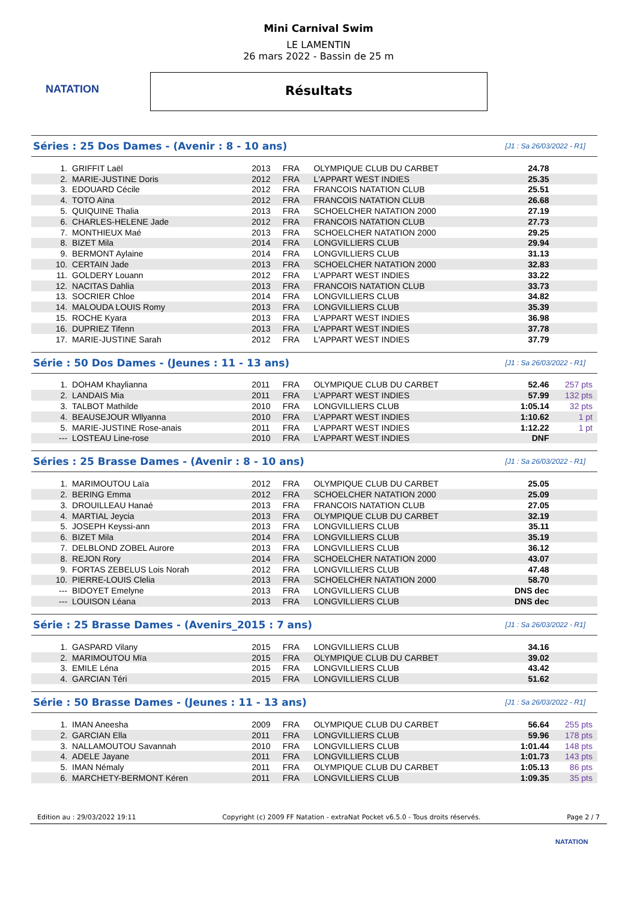NATATION
Mini Carnival Swim
LE LAMENTIN
26 mars 2022 - Bassin de 25 m
Résultats
Séries : 25 Dos Dames - (Avenir : 8 - 10 ans)
[J1 : Sa 26/03/2022 - R1]
| 1. | GRIFFIT Laël | 2013 | FRA | OLYMPIQUE CLUB DU CARBET | 24.78 | |
| 2. | MARIE-JUSTINE Doris | 2012 | FRA | L'APPART WEST INDIES | 25.35 | |
| 3. | EDOUARD Cécile | 2012 | FRA | FRANCOIS NATATION CLUB | 25.51 | |
| 4. | TOTO Aïna | 2012 | FRA | FRANCOIS NATATION CLUB | 26.68 | |
| 5. | QUIQUINE Thalia | 2013 | FRA | SCHOELCHER NATATION 2000 | 27.19 | |
| 6. | CHARLES-HELENE Jade | 2012 | FRA | FRANCOIS NATATION CLUB | 27.73 | |
| 7. | MONTHIEUX Maé | 2013 | FRA | SCHOELCHER NATATION 2000 | 29.25 | |
| 8. | BIZET Mila | 2014 | FRA | LONGVILLIERS CLUB | 29.94 | |
| 9. | BERMONT Aylaine | 2014 | FRA | LONGVILLIERS CLUB | 31.13 | |
| 10. | CERTAIN Jade | 2013 | FRA | SCHOELCHER NATATION 2000 | 32.83 | |
| 11. | GOLDERY Louann | 2012 | FRA | L'APPART WEST INDIES | 33.22 | |
| 12. | NACITAS Dahlia | 2013 | FRA | FRANCOIS NATATION CLUB | 33.73 | |
| 13. | SOCRIER Chloe | 2014 | FRA | LONGVILLIERS CLUB | 34.82 | |
| 14. | MALOUDA LOUIS Romy | 2013 | FRA | LONGVILLIERS CLUB | 35.39 | |
| 15. | ROCHE Kyara | 2013 | FRA | L'APPART WEST INDIES | 36.98 | |
| 16. | DUPRIEZ Tifenn | 2013 | FRA | L'APPART WEST INDIES | 37.78 | |
| 17. | MARIE-JUSTINE Sarah | 2012 | FRA | L'APPART WEST INDIES | 37.79 | |
Série : 50 Dos Dames - (Jeunes : 11 - 13 ans)
[J1 : Sa 26/03/2022 - R1]
| 1. | DOHAM Khaylianna | 2011 | FRA | OLYMPIQUE CLUB DU CARBET | 52.46 | 257 pts |
| 2. | LANDAIS Mia | 2011 | FRA | L'APPART WEST INDIES | 57.99 | 132 pts |
| 3. | TALBOT Mathilde | 2010 | FRA | LONGVILLIERS CLUB | 1:05.14 | 32 pts |
| 4. | BEAUSEJOUR Wllyanna | 2010 | FRA | L'APPART WEST INDIES | 1:10.62 | 1 pt |
| 5. | MARIE-JUSTINE Rose-anais | 2011 | FRA | L'APPART WEST INDIES | 1:12.22 | 1 pt |
| --- | LOSTEAU Line-rose | 2010 | FRA | L'APPART WEST INDIES | DNF | |
Séries : 25 Brasse Dames - (Avenir : 8 - 10 ans)
[J1 : Sa 26/03/2022 - R1]
| 1. | MARIMOUTOU Laïa | 2012 | FRA | OLYMPIQUE CLUB DU CARBET | 25.05 | |
| 2. | BERING Emma | 2012 | FRA | SCHOELCHER NATATION 2000 | 25.09 | |
| 3. | DROUILLEAU Hanaé | 2013 | FRA | FRANCOIS NATATION CLUB | 27.05 | |
| 4. | MARTIAL Jeycia | 2013 | FRA | OLYMPIQUE CLUB DU CARBET | 32.19 | |
| 5. | JOSEPH Keyssi-ann | 2013 | FRA | LONGVILLIERS CLUB | 35.11 | |
| 6. | BIZET Mila | 2014 | FRA | LONGVILLIERS CLUB | 35.19 | |
| 7. | DELBLOND ZOBEL Aurore | 2013 | FRA | LONGVILLIERS CLUB | 36.12 | |
| 8. | REJON Rory | 2014 | FRA | SCHOELCHER NATATION 2000 | 43.07 | |
| 9. | FORTAS ZEBELUS Lois Norah | 2012 | FRA | LONGVILLIERS CLUB | 47.48 | |
| 10. | PIERRE-LOUIS Clelia | 2013 | FRA | SCHOELCHER NATATION 2000 | 58.70 | |
| --- | BIDOYET Emelyne | 2013 | FRA | LONGVILLIERS CLUB | DNS dec | |
| --- | LOUISON Léana | 2013 | FRA | LONGVILLIERS CLUB | DNS dec | |
Série : 25 Brasse Dames - (Avenirs_2015 : 7 ans)
[J1 : Sa 26/03/2022 - R1]
| 1. | GASPARD Vilany | 2015 | FRA | LONGVILLIERS CLUB | 34.16 | |
| 2. | MARIMOUTOU Mïa | 2015 | FRA | OLYMPIQUE CLUB DU CARBET | 39.02 | |
| 3. | EMILE Léna | 2015 | FRA | LONGVILLIERS CLUB | 43.42 | |
| 4. | GARCIAN Téri | 2015 | FRA | LONGVILLIERS CLUB | 51.62 | |
Série : 50 Brasse Dames - (Jeunes : 11 - 13 ans)
[J1 : Sa 26/03/2022 - R1]
| 1. | IMAN Aneesha | 2009 | FRA | OLYMPIQUE CLUB DU CARBET | 56.64 | 255 pts |
| 2. | GARCIAN Ella | 2011 | FRA | LONGVILLIERS CLUB | 59.96 | 178 pts |
| 3. | NALLAMOUTOU Savannah | 2010 | FRA | LONGVILLIERS CLUB | 1:01.44 | 148 pts |
| 4. | ADELE Jayane | 2011 | FRA | LONGVILLIERS CLUB | 1:01.73 | 143 pts |
| 5. | IMAN Némaly | 2011 | FRA | OLYMPIQUE CLUB DU CARBET | 1:05.13 | 86 pts |
| 6. | MARCHETY-BERMONT Kéren | 2011 | FRA | LONGVILLIERS CLUB | 1:09.35 | 35 pts |
Edition au : 29/03/2022 19:11 Copyright (c) 2009 FF Natation - extraNat Pocket v6.5.0 - Tous droits réservés. Page 2 / 7
NATATION